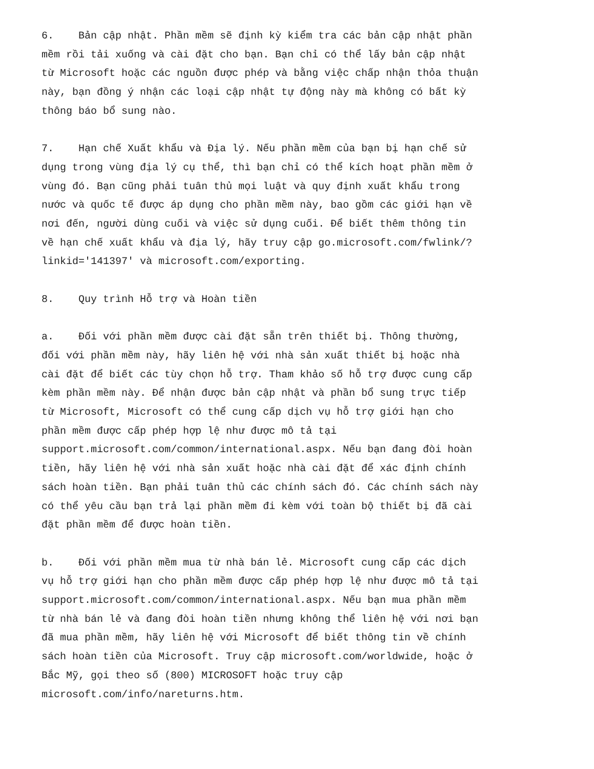6. Bản cập nhật. Phần mềm sẽ định kỳ kiểm tra các bản cập nhật phần mềm rồi tải xuống và cài đặt cho bạn. Bạn chỉ có thể lấy bản cập nhật từ Microsoft hoặc các nguồn được phép và bằng việc chấp nhận thỏa thuận này, bạn đồng ý nhận các loại cập nhật tự động này mà không có bất kỳ thông báo bổ sung nào.
7. Hạn chế Xuất khẩu và Địa lý. Nếu phần mềm của bạn bị hạn chế sử dụng trong vùng địa lý cụ thể, thì bạn chỉ có thể kích hoạt phần mềm ở vùng đó. Bạn cũng phải tuân thủ mọi luật và quy định xuất khẩu trong nước và quốc tế được áp dụng cho phần mềm này, bao gồm các giới hạn về nơi đến, người dùng cuối và việc sử dụng cuối. Để biết thêm thông tin về hạn chế xuất khẩu và địa lý, hãy truy cập go.microsoft.com/fwlink/? linkid='141397' và microsoft.com/exporting.
8. Quy trình Hỗ trợ và Hoàn tiền
a. Đối với phần mềm được cài đặt sẵn trên thiết bị. Thông thường, đối với phần mềm này, hãy liên hệ với nhà sản xuất thiết bị hoặc nhà cài đặt để biết các tùy chọn hỗ trợ. Tham khảo số hỗ trợ được cung cấp kèm phần mềm này. Để nhận được bản cập nhật và phần bổ sung trực tiếp từ Microsoft, Microsoft có thể cung cấp dịch vụ hỗ trợ giới hạn cho phần mềm được cấp phép hợp lệ như được mô tả tại support.microsoft.com/common/international.aspx. Nếu bạn đang đòi hoàn tiền, hãy liên hệ với nhà sản xuất hoặc nhà cài đặt để xác định chính sách hoàn tiền. Bạn phải tuân thủ các chính sách đó. Các chính sách này có thể yêu cầu bạn trả lại phần mềm đi kèm với toàn bộ thiết bị đã cài đặt phần mềm để được hoàn tiền.
b. Đối với phần mềm mua từ nhà bán lẻ. Microsoft cung cấp các dịch vụ hỗ trợ giới hạn cho phần mềm được cấp phép hợp lệ như được mô tả tại support.microsoft.com/common/international.aspx. Nếu bạn mua phần mềm từ nhà bán lẻ và đang đòi hoàn tiền nhưng không thể liên hệ với nơi bạn đã mua phần mềm, hãy liên hệ với Microsoft để biết thông tin về chính sách hoàn tiền của Microsoft. Truy cập microsoft.com/worldwide, hoặc ở Bắc Mỹ, gọi theo số (800) MICROSOFT hoặc truy cập microsoft.com/info/nareturns.htm.